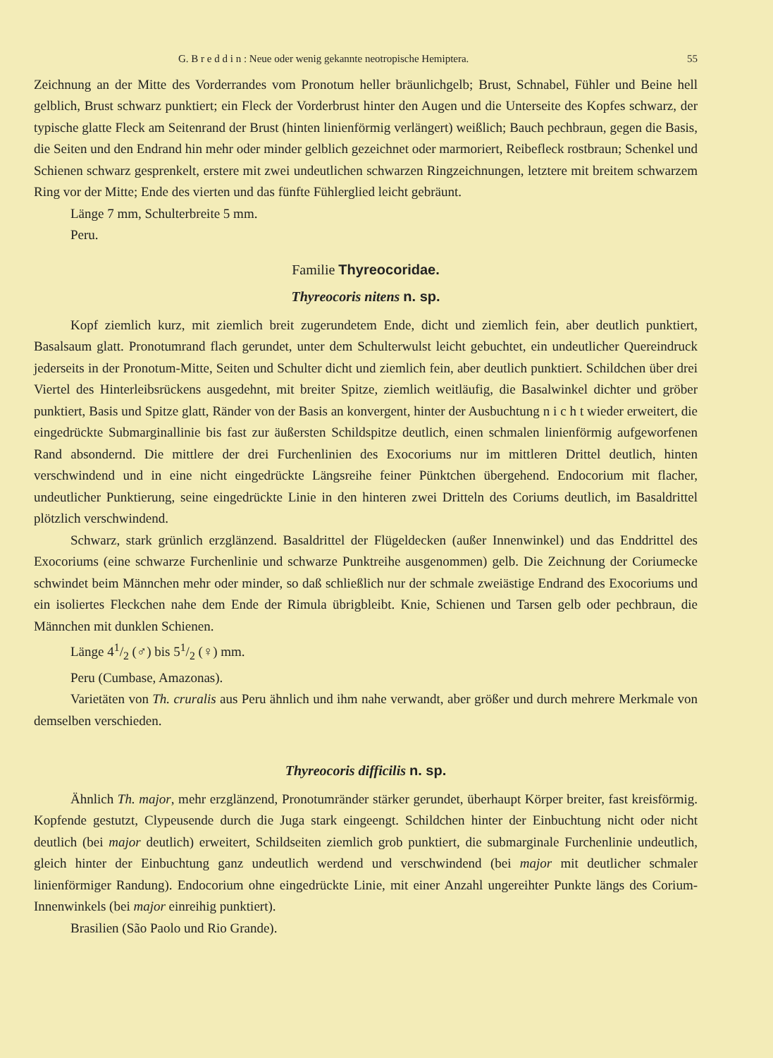G. B r e d d i n : Neue oder wenig gekannte neotropische Hemiptera. 55
Zeichnung an der Mitte des Vorderrandes vom Pronotum heller bräunlichgelb; Brust, Schnabel, Fühler und Beine hell gelblich, Brust schwarz punktiert; ein Fleck der Vorderbrust hinter den Augen und die Unterseite des Kopfes schwarz, der typische glatte Fleck am Seitenrand der Brust (hinten linienförmig verlängert) weißlich; Bauch pechbraun, gegen die Basis, die Seiten und den Endrand hin mehr oder minder gelblich gezeichnet oder marmoriert, Reibefleck rostbraun; Schenkel und Schienen schwarz gesprenkelt, erstere mit zwei undeutlichen schwarzen Ringzeichnungen, letztere mit breitem schwarzem Ring vor der Mitte; Ende des vierten und das fünfte Fühlerglied leicht gebräunt.
Länge 7 mm, Schulterbreite 5 mm.
Peru.
Familie Thyreocoridae.
Thyreocoris nitens n. sp.
Kopf ziemlich kurz, mit ziemlich breit zugerundetem Ende, dicht und ziemlich fein, aber deutlich punktiert, Basalsaum glatt. Pronotumrand flach gerundet, unter dem Schulterwulst leicht gebuchtet, ein undeutlicher Quereindruck jederseits in der Pronotum-Mitte, Seiten und Schulter dicht und ziemlich fein, aber deutlich punktiert. Schildchen über drei Viertel des Hinterleibsrückens ausgedehnt, mit breiter Spitze, ziemlich weitläufig, die Basalwinkel dichter und gröber punktiert, Basis und Spitze glatt, Ränder von der Basis an konvergent, hinter der Ausbuchtung n i c h t wieder erweitert, die eingedrückte Submarginallinie bis fast zur äußersten Schildspitze deutlich, einen schmalen linienförmig aufgeworfenen Rand absondernd. Die mittlere der drei Furchenlinien des Exocoriums nur im mittleren Drittel deutlich, hinten verschwindend und in eine nicht eingedrückte Längsreihe feiner Pünktchen übergehend. Endocorium mit flacher, undeutlicher Punktierung, seine eingedrückte Linie in den hinteren zwei Dritteln des Coriums deutlich, im Basaldrittel plötzlich verschwindend.
Schwarz, stark grünlich erzglänzend. Basaldrittel der Flügeldecken (außer Innenwinkel) und das Enddrittel des Exocoriums (eine schwarze Furchenlinie und schwarze Punktreihe ausgenommen) gelb. Die Zeichnung der Coriumecke schwindet beim Männchen mehr oder minder, so daß schließlich nur der schmale zweiästige Endrand des Exocoriums und ein isoliertes Fleckchen nahe dem Ende der Rimula übrigbleibt. Knie, Schienen und Tarsen gelb oder pechbraun, die Männchen mit dunklen Schienen.
Länge 41/2 (♂) bis 51/2 (♀) mm.
Peru (Cumbase, Amazonas).
Varietäten von Th. cruralis aus Peru ähnlich und ihm nahe verwandt, aber größer und durch mehrere Merkmale von demselben verschieden.
Thyreocoris difficilis n. sp.
Ähnlich Th. major, mehr erzglänzend, Pronotumränder stärker gerundet, überhaupt Körper breiter, fast kreisförmig. Kopfende gestutzt, Clypeusende durch die Juga stark eingeengt. Schildchen hinter der Einbuchtung nicht oder nicht deutlich (bei major deutlich) erweitert, Schildseiten ziemlich grob punktiert, die submarginale Furchenlinie undeutlich, gleich hinter der Einbuchtung ganz undeutlich werdend und verschwindend (bei major mit deutlicher schmaler linienförmiger Randung). Endocorium ohne eingedrückte Linie, mit einer Anzahl ungereihter Punkte längs des Corium-Innenwinkels (bei major einreihig punktiert).
Brasilien (São Paolo und Rio Grande).